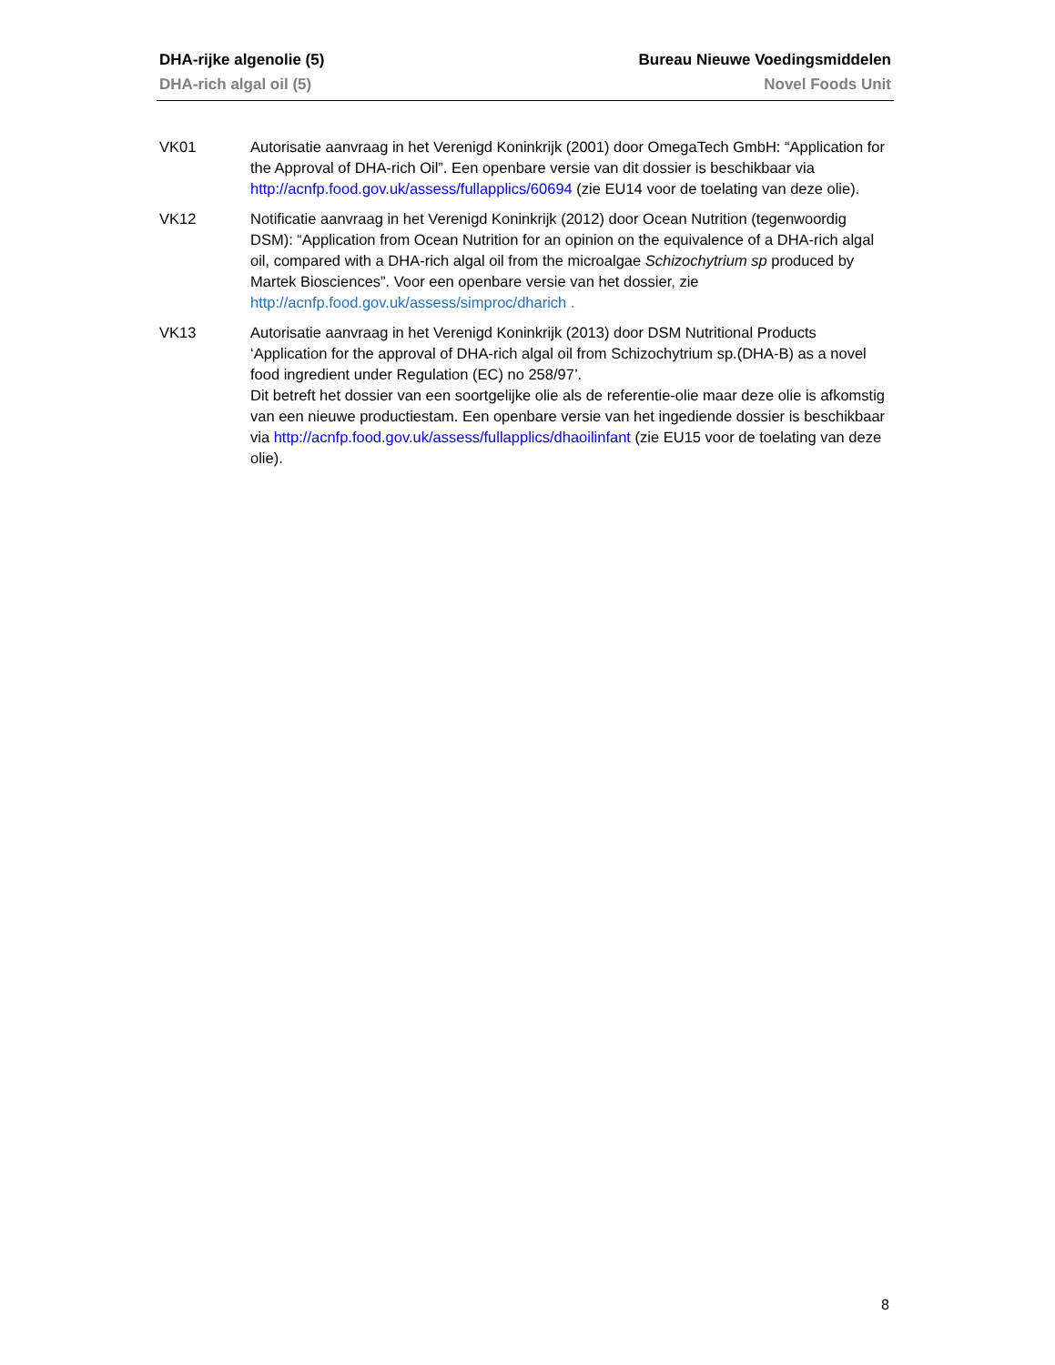DHA-rijke algenolie (5) Bureau Nieuwe Voedingsmiddelen
DHA-rich algal oil (5) Novel Foods Unit
VK01 Autorisatie aanvraag in het Verenigd Koninkrijk (2001) door OmegaTech GmbH: “Application for the Approval of DHA-rich Oil”. Een openbare versie van dit dossier is beschikbaar via http://acnfp.food.gov.uk/assess/fullapplics/60694 (zie EU14 voor de toelating van deze olie).
VK12 Notificatie aanvraag in het Verenigd Koninkrijk (2012) door Ocean Nutrition (tegenwoordig DSM): “Application from Ocean Nutrition for an opinion on the equivalence of a DHA-rich algal oil, compared with a DHA-rich algal oil from the microalgae Schizochytrium sp produced by Martek Biosciences”. Voor een openbare versie van het dossier, zie http://acnfp.food.gov.uk/assess/simproc/dharich .
VK13 Autorisatie aanvraag in het Verenigd Koninkrijk (2013) door DSM Nutritional Products ‘Application for the approval of DHA-rich algal oil from Schizochytrium sp.(DHA-B) as a novel food ingredient under Regulation (EC) no 258/97’.
Dit betreft het dossier van een soortgelijke olie als de referentie-olie maar deze olie is afkomstig van een nieuwe productiestam. Een openbare versie van het ingediende dossier is beschikbaar via http://acnfp.food.gov.uk/assess/fullapplics/dhaoilinfant (zie EU15 voor de toelating van deze olie).
8